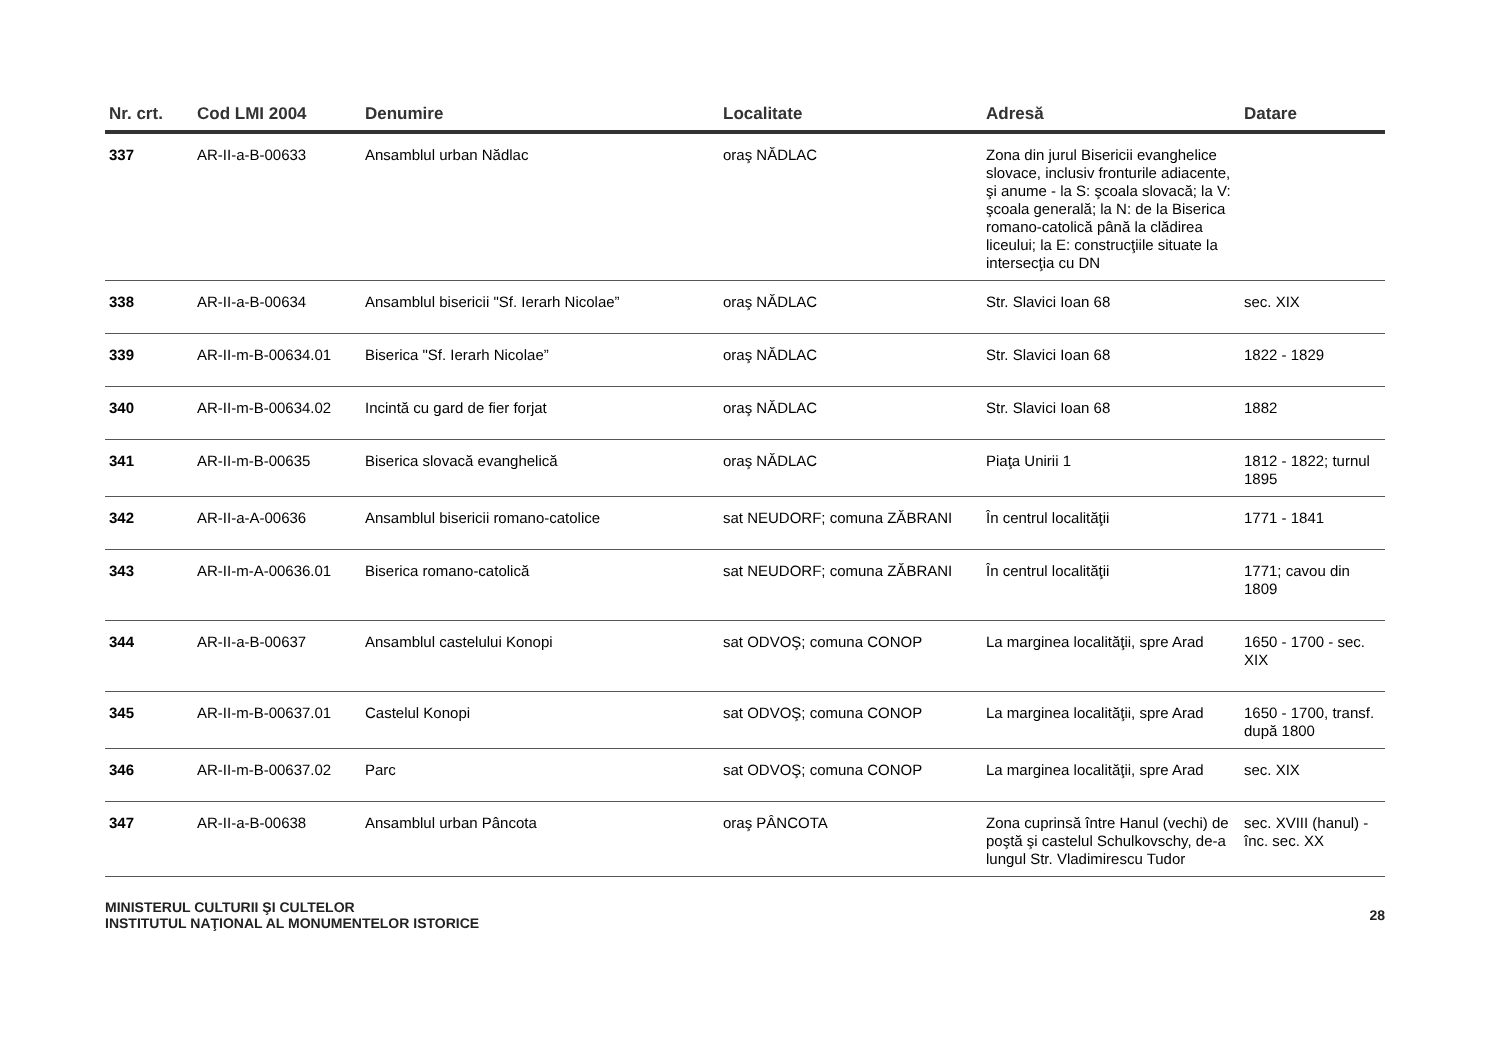| Nr. crt. | Cod LMI 2004 | Denumire | Localitate | Adresă | Datare |
| --- | --- | --- | --- | --- | --- |
| 337 | AR-II-a-B-00633 | Ansamblul urban Nădlac | oraş NĂDLAC | Zona din jurul Bisericii evanghelice slovace, inclusiv fronturile adiacente, şi anume - la S: şcoala slovacă; la V: şcoala generală; la N: de la Biserica romano-catolică până la clădirea liceului; la E: construcţiile situate la intersecţia cu DN | |
| 338 | AR-II-a-B-00634 | Ansamblul bisericii "Sf. Ierarh Nicolae” | oraş NĂDLAC | Str. Slavici Ioan 68 | sec. XIX |
| 339 | AR-II-m-B-00634.01 | Biserica "Sf. Ierarh Nicolae” | oraş NĂDLAC | Str. Slavici Ioan 68 | 1822 - 1829 |
| 340 | AR-II-m-B-00634.02 | Incintă cu gard de fier forjat | oraş NĂDLAC | Str. Slavici Ioan 68 | 1882 |
| 341 | AR-II-m-B-00635 | Biserica slovacă evanghelică | oraş NĂDLAC | Piaţa Unirii 1 | 1812 - 1822; turnul 1895 |
| 342 | AR-II-a-A-00636 | Ansamblul bisericii romano-catolice | sat NEUDORF; comuna ZĂBRANI | În centrul localităţii | 1771 - 1841 |
| 343 | AR-II-m-A-00636.01 | Biserica romano-catolică | sat NEUDORF; comuna ZĂBRANI | În centrul localităţii | 1771; cavou din 1809 |
| 344 | AR-II-a-B-00637 | Ansamblul castelului Konopi | sat ODVOŞ; comuna CONOP | La marginea localităţii, spre Arad | 1650 - 1700 - sec. XIX |
| 345 | AR-II-m-B-00637.01 | Castelul Konopi | sat ODVOŞ; comuna CONOP | La marginea localităţii, spre Arad | 1650 - 1700, transf. după 1800 |
| 346 | AR-II-m-B-00637.02 | Parc | sat ODVOŞ; comuna CONOP | La marginea localităţii, spre Arad | sec. XIX |
| 347 | AR-II-a-B-00638 | Ansamblul urban Pâncota | oraş PÂNCOTA | Zona cuprinsă între Hanul (vechi) de poştă şi castelul Schulkovschy, de-a lungul Str. Vladimirescu Tudor | sec. XVIII (hanul) - înc. sec. XX |
MINISTERUL CULTURII ŞI CULTELOR
INSTITUTUL NAŢIONAL AL MONUMENTELOR ISTORICE
28